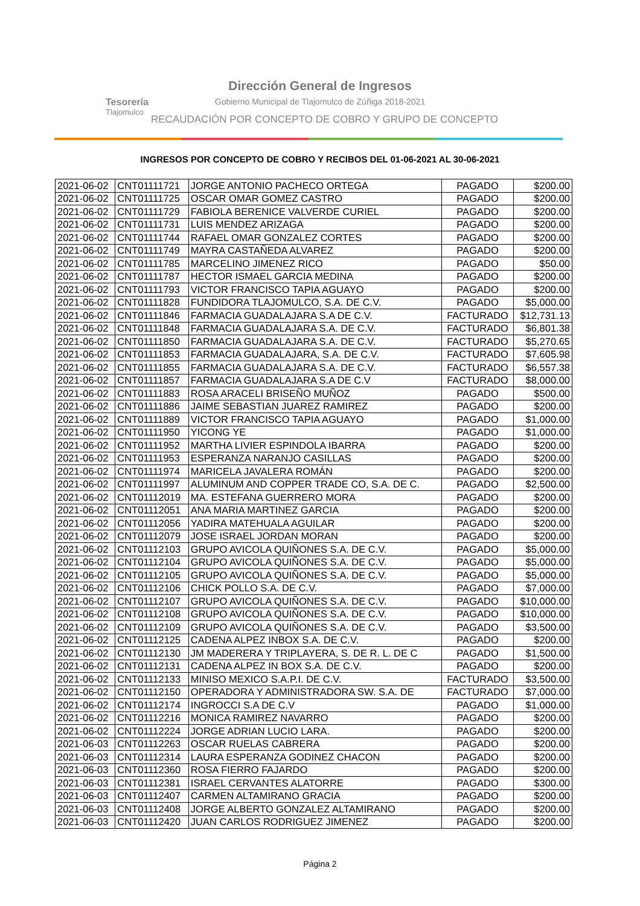Tesorería
Tlajomulco
Dirección General de Ingresos
Gobierno Municipal de Tlajomulco de Zúñiga 2018-2021
RECAUDACIÓN POR CONCEPTO DE COBRO Y GRUPO DE CONCEPTO
INGRESOS POR CONCEPTO DE COBRO Y RECIBOS DEL 01-06-2021 AL 30-06-2021
| 2021-06-02 | CNT01111721 | JORGE ANTONIO PACHECO ORTEGA | PAGADO | $200.00 |
| 2021-06-02 | CNT01111725 | OSCAR OMAR GOMEZ CASTRO | PAGADO | $200.00 |
| 2021-06-02 | CNT01111729 | FABIOLA BERENICE VALVERDE CURIEL | PAGADO | $200.00 |
| 2021-06-02 | CNT01111731 | LUIS MENDEZ ARIZAGA | PAGADO | $200.00 |
| 2021-06-02 | CNT01111744 | RAFAEL OMAR GONZALEZ CORTES | PAGADO | $200.00 |
| 2021-06-02 | CNT01111749 | MAYRA CASTAÑEDA ALVAREZ | PAGADO | $200.00 |
| 2021-06-02 | CNT01111785 | MARCELINO JIMENEZ RICO | PAGADO | $50.00 |
| 2021-06-02 | CNT01111787 | HECTOR ISMAEL GARCIA MEDINA | PAGADO | $200.00 |
| 2021-06-02 | CNT01111793 | VICTOR FRANCISCO TAPIA AGUAYO | PAGADO | $200.00 |
| 2021-06-02 | CNT01111828 | FUNDIDORA TLAJOMULCO, S.A. DE C.V. | PAGADO | $5,000.00 |
| 2021-06-02 | CNT01111846 | FARMACIA GUADALAJARA S.A DE C.V. | FACTURADO | $12,731.13 |
| 2021-06-02 | CNT01111848 | FARMACIA GUADALAJARA S.A. DE C.V. | FACTURADO | $6,801.38 |
| 2021-06-02 | CNT01111850 | FARMACIA GUADALAJARA S.A. DE C.V. | FACTURADO | $5,270.65 |
| 2021-06-02 | CNT01111853 | FARMACIA GUADALAJARA, S.A. DE C.V. | FACTURADO | $7,605.98 |
| 2021-06-02 | CNT01111855 | FARMACIA GUADALAJARA S.A. DE C.V. | FACTURADO | $6,557.38 |
| 2021-06-02 | CNT01111857 | FARMACIA GUADALAJARA S.A DE C.V | FACTURADO | $8,000.00 |
| 2021-06-02 | CNT01111883 | ROSA ARACELI BRISEÑO MUÑOZ | PAGADO | $500.00 |
| 2021-06-02 | CNT01111886 | JAIME SEBASTIAN JUAREZ RAMIREZ | PAGADO | $200.00 |
| 2021-06-02 | CNT01111889 | VICTOR FRANCISCO TAPIA AGUAYO | PAGADO | $1,000.00 |
| 2021-06-02 | CNT01111950 | YICONG YE | PAGADO | $1,000.00 |
| 2021-06-02 | CNT01111952 | MARTHA LIVIER ESPINDOLA IBARRA | PAGADO | $200.00 |
| 2021-06-02 | CNT01111953 | ESPERANZA NARANJO CASILLAS | PAGADO | $200.00 |
| 2021-06-02 | CNT01111974 | MARICELA JAVALERA ROMÁN | PAGADO | $200.00 |
| 2021-06-02 | CNT01111997 | ALUMINUM AND COPPER TRADE CO, S.A. DE C. | PAGADO | $2,500.00 |
| 2021-06-02 | CNT01112019 | MA. ESTEFANA GUERRERO MORA | PAGADO | $200.00 |
| 2021-06-02 | CNT01112051 | ANA MARIA MARTINEZ GARCIA | PAGADO | $200.00 |
| 2021-06-02 | CNT01112056 | YADIRA MATEHUALA AGUILAR | PAGADO | $200.00 |
| 2021-06-02 | CNT01112079 | JOSE ISRAEL JORDAN MORAN | PAGADO | $200.00 |
| 2021-06-02 | CNT01112103 | GRUPO AVICOLA QUIÑONES S.A. DE C.V. | PAGADO | $5,000.00 |
| 2021-06-02 | CNT01112104 | GRUPO AVICOLA QUIÑONES S.A. DE C.V. | PAGADO | $5,000.00 |
| 2021-06-02 | CNT01112105 | GRUPO AVICOLA QUIÑONES S.A. DE C.V. | PAGADO | $5,000.00 |
| 2021-06-02 | CNT01112106 | CHICK POLLO S.A. DE C.V. | PAGADO | $7,000.00 |
| 2021-06-02 | CNT01112107 | GRUPO AVICOLA QUIÑONES S.A. DE C.V. | PAGADO | $10,000.00 |
| 2021-06-02 | CNT01112108 | GRUPO AVICOLA QUIÑONES S.A. DE C.V. | PAGADO | $10,000.00 |
| 2021-06-02 | CNT01112109 | GRUPO AVICOLA QUIÑONES S.A. DE C.V. | PAGADO | $3,500.00 |
| 2021-06-02 | CNT01112125 | CADENA ALPEZ INBOX S.A. DE C.V. | PAGADO | $200.00 |
| 2021-06-02 | CNT01112130 | JM MADERERA Y TRIPLAYERA, S. DE R. L. DE C | PAGADO | $1,500.00 |
| 2021-06-02 | CNT01112131 | CADENA ALPEZ IN BOX S.A. DE C.V. | PAGADO | $200.00 |
| 2021-06-02 | CNT01112133 | MINISO MEXICO S.A.P.I. DE C.V. | FACTURADO | $3,500.00 |
| 2021-06-02 | CNT01112150 | OPERADORA Y ADMINISTRADORA SW. S.A. DE | FACTURADO | $7,000.00 |
| 2021-06-02 | CNT01112174 | INGROCCI S.A DE C.V | PAGADO | $1,000.00 |
| 2021-06-02 | CNT01112216 | MONICA RAMIREZ NAVARRO | PAGADO | $200.00 |
| 2021-06-02 | CNT01112224 | JORGE ADRIAN LUCIO LARA. | PAGADO | $200.00 |
| 2021-06-03 | CNT01112263 | OSCAR RUELAS CABRERA | PAGADO | $200.00 |
| 2021-06-03 | CNT01112314 | LAURA ESPERANZA GODINEZ CHACON | PAGADO | $200.00 |
| 2021-06-03 | CNT01112360 | ROSA FIERRO FAJARDO | PAGADO | $200.00 |
| 2021-06-03 | CNT01112381 | ISRAEL CERVANTES ALATORRE | PAGADO | $300.00 |
| 2021-06-03 | CNT01112407 | CARMEN ALTAMIRANO GRACIA | PAGADO | $200.00 |
| 2021-06-03 | CNT01112408 | JORGE ALBERTO GONZALEZ ALTAMIRANO | PAGADO | $200.00 |
| 2021-06-03 | CNT01112420 | JUAN CARLOS RODRIGUEZ JIMENEZ | PAGADO | $200.00 |
Página 2